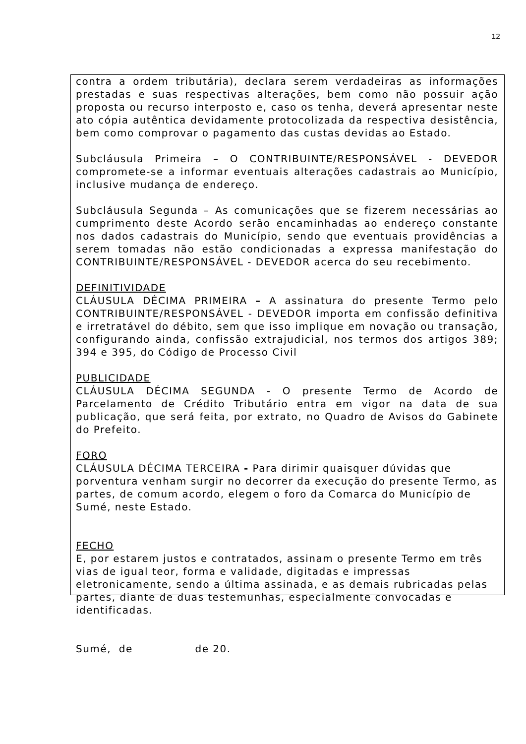12
contra a ordem tributária), declara serem verdadeiras as informações prestadas e suas respectivas alterações, bem como não possuir ação proposta ou recurso interposto e, caso os tenha, deverá apresentar neste ato cópia autêntica devidamente protocolizada da respectiva desistência, bem como comprovar o pagamento das custas devidas ao Estado.
Subcláusula Primeira – O CONTRIBUINTE/RESPONSÁVEL - DEVEDOR compromete-se a informar eventuais alterações cadastrais ao Município, inclusive mudança de endereço.
Subcláusula Segunda – As comunicações que se fizerem necessárias ao cumprimento deste Acordo serão encaminhadas ao endereço constante nos dados cadastrais do Município, sendo que eventuais providências a serem tomadas não estão condicionadas a expressa manifestação do CONTRIBUINTE/RESPONSÁVEL - DEVEDOR acerca do seu recebimento.
DEFINITIVIDADE
CLÁUSULA DÉCIMA PRIMEIRA – A assinatura do presente Termo pelo CONTRIBUINTE/RESPONSÁVEL - DEVEDOR importa em confissão definitiva e irretratável do débito, sem que isso implique em novação ou transação, configurando ainda, confissão extrajudicial, nos termos dos artigos 389; 394 e 395, do Código de Processo Civil
PUBLICIDADE
CLÁUSULA DÉCIMA SEGUNDA - O presente Termo de Acordo de Parcelamento de Crédito Tributário entra em vigor na data de sua publicação, que será feita, por extrato, no Quadro de Avisos do Gabinete do Prefeito.
FORO
CLÁUSULA DÉCIMA TERCEIRA - Para dirimir quaisquer dúvidas que porventura venham surgir no decorrer da execução do presente Termo, as partes, de comum acordo, elegem o foro da Comarca do Município de Sumé, neste Estado.
FECHO
E, por estarem justos e contratados, assinam o presente Termo em três vias de igual teor, forma e validade, digitadas e impressas eletronicamente, sendo a última assinada, e as demais rubricadas pelas partes, diante de duas testemunhas, especialmente convocadas e identificadas.
Sumé, de de 20.